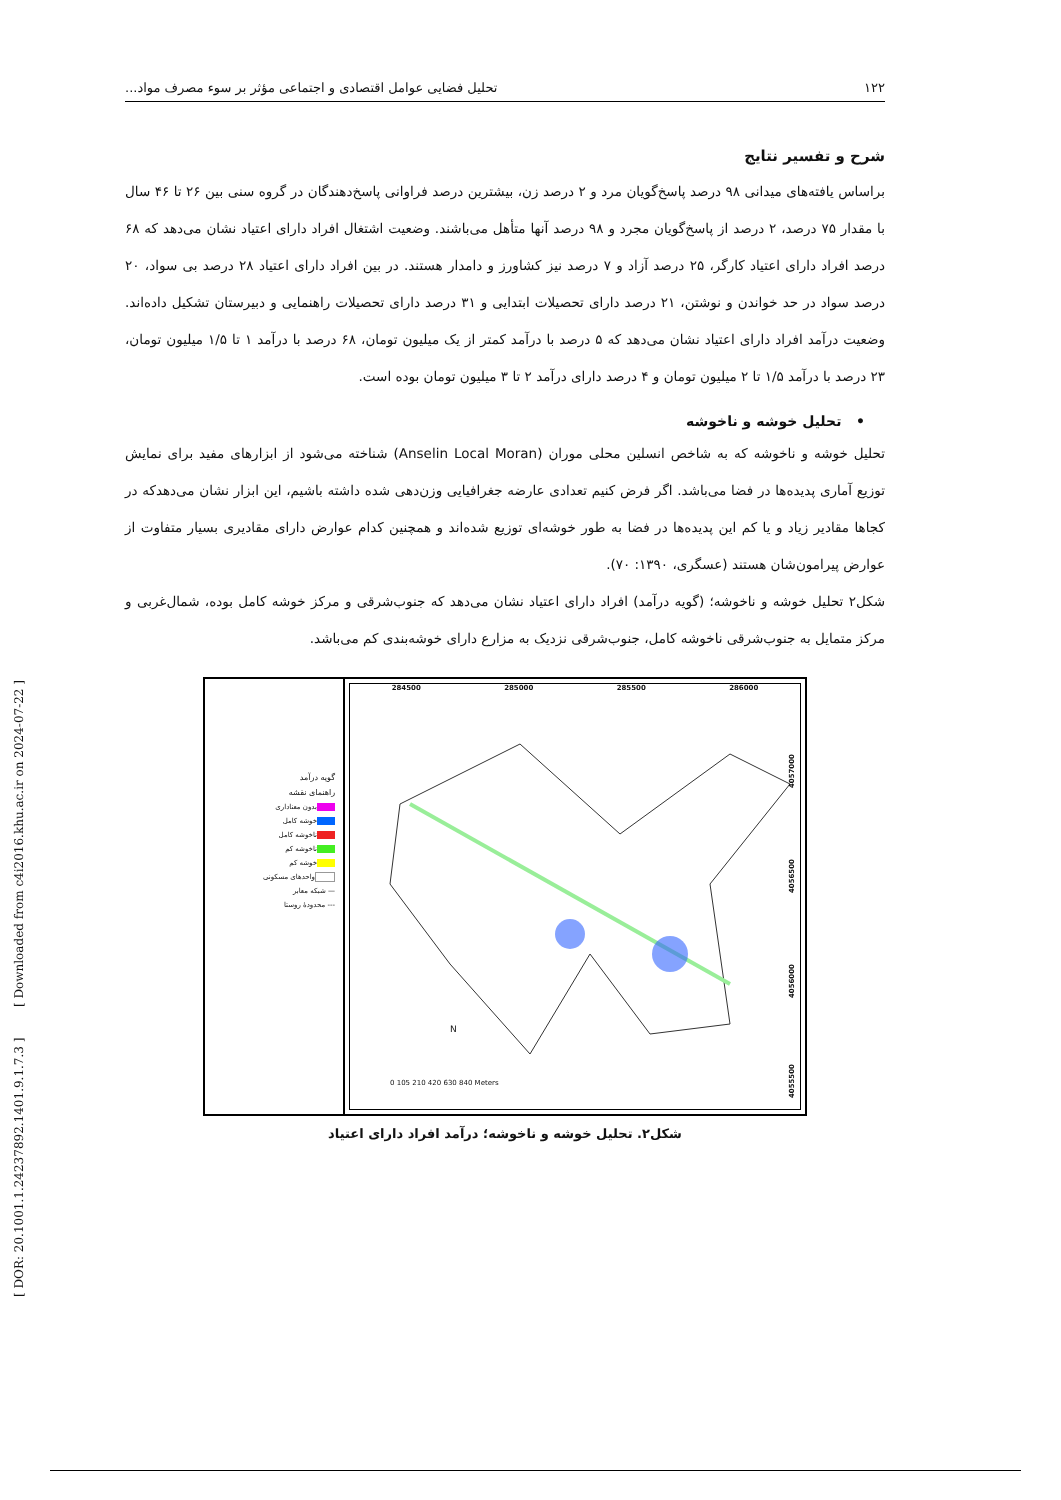۱۲۲ تحلیل فضایی عوامل اقتصادی و اجتماعی مؤثر بر سوء مصرف مواد...
شرح و تفسیر نتایج
براساس یافته‌های میدانی ۹۸ درصد پاسخ‌گویان مرد و ۲ درصد زن، بیشترین درصد فراوانی پاسخ‌دهندگان در گروه سنی بین ۲۶ تا ۴۶ سال با مقدار ۷۵ درصد، ۲ درصد از پاسخ‌گویان مجرد و ۹۸ درصد آنها متأهل می‌باشند. وضعیت اشتغال افراد دارای اعتیاد نشان می‌دهد که ۶۸ درصد افراد دارای اعتیاد کارگر، ۲۵ درصد آزاد و ۷ درصد نیز کشاورز و دامدار هستند. در بین افراد دارای اعتیاد ۲۸ درصد بی سواد، ۲۰ درصد سواد در حد خواندن و نوشتن، ۲۱ درصد دارای تحصیلات ابتدایی و ۳۱ درصد دارای تحصیلات راهنمایی و دبیرستان تشکیل داده‌اند. وضعیت درآمد افراد دارای اعتیاد نشان می‌دهد که ۵ درصد با درآمد کمتر از یک میلیون تومان، ۶۸ درصد با درآمد ۱ تا ۱/۵ میلیون تومان، ۲۳ درصد با درآمد ۱/۵ تا ۲ میلیون تومان و ۴ درصد دارای درآمد ۲ تا ۳ میلیون تومان بوده است.
• تحلیل خوشه و ناخوشه
تحلیل خوشه و ناخوشه که به شاخص انسلین محلی موران (Anselin Local Moran) شناخته می‌شود از ابزارهای مفید برای نمایش توزیع آماری پدیده‌ها در فضا می‌باشد. اگر فرض کنیم تعدادی عارضه جغرافیایی وزن‌دهی شده داشته باشیم، این ابزار نشان می‌دهدکه در کجاها مقادیر زیاد و یا کم این پدیده‌ها در فضا به طور خوشه‌ای توزیع شده‌اند و همچنین کدام عوارض دارای مقادیری بسیار متفاوت از عوارض پیرامون‌شان هستند (عسگری، ۱۳۹۰: ۷۰).
شکل۲ تحلیل خوشه و ناخوشه؛ (گویه درآمد) افراد دارای اعتیاد نشان می‌دهد که جنوب‌شرقی و مرکز خوشه کامل بوده، شمال‌غربی و مرکز متمایل به جنوب‌شرقی ناخوشه کامل، جنوب‌شرقی نزدیک به مزارع دارای خوشه‌بندی کم می‌باشد.
گویه درآمد
راهنمای نقشه
بدون معناداری
خوشه کامل
ناخوشه کامل
ناخوشه کم
خوشه کم
واحدهای مسکونی
— شبکه معابر
--- محدودهٔ روستا
284500 285000 285500 286000
4057000
4056500
4056000
4055500
N
0 105 210 420 630 840 Meters
شکل۲. تحلیل خوشه و ناخوشه؛ درآمد افراد دارای اعتیاد
[ DOR: 20.1001.1.24237892.1401.9.1.7.3 ] [ Downloaded from c4i2016.khu.ac.ir on 2024-07-22 ]